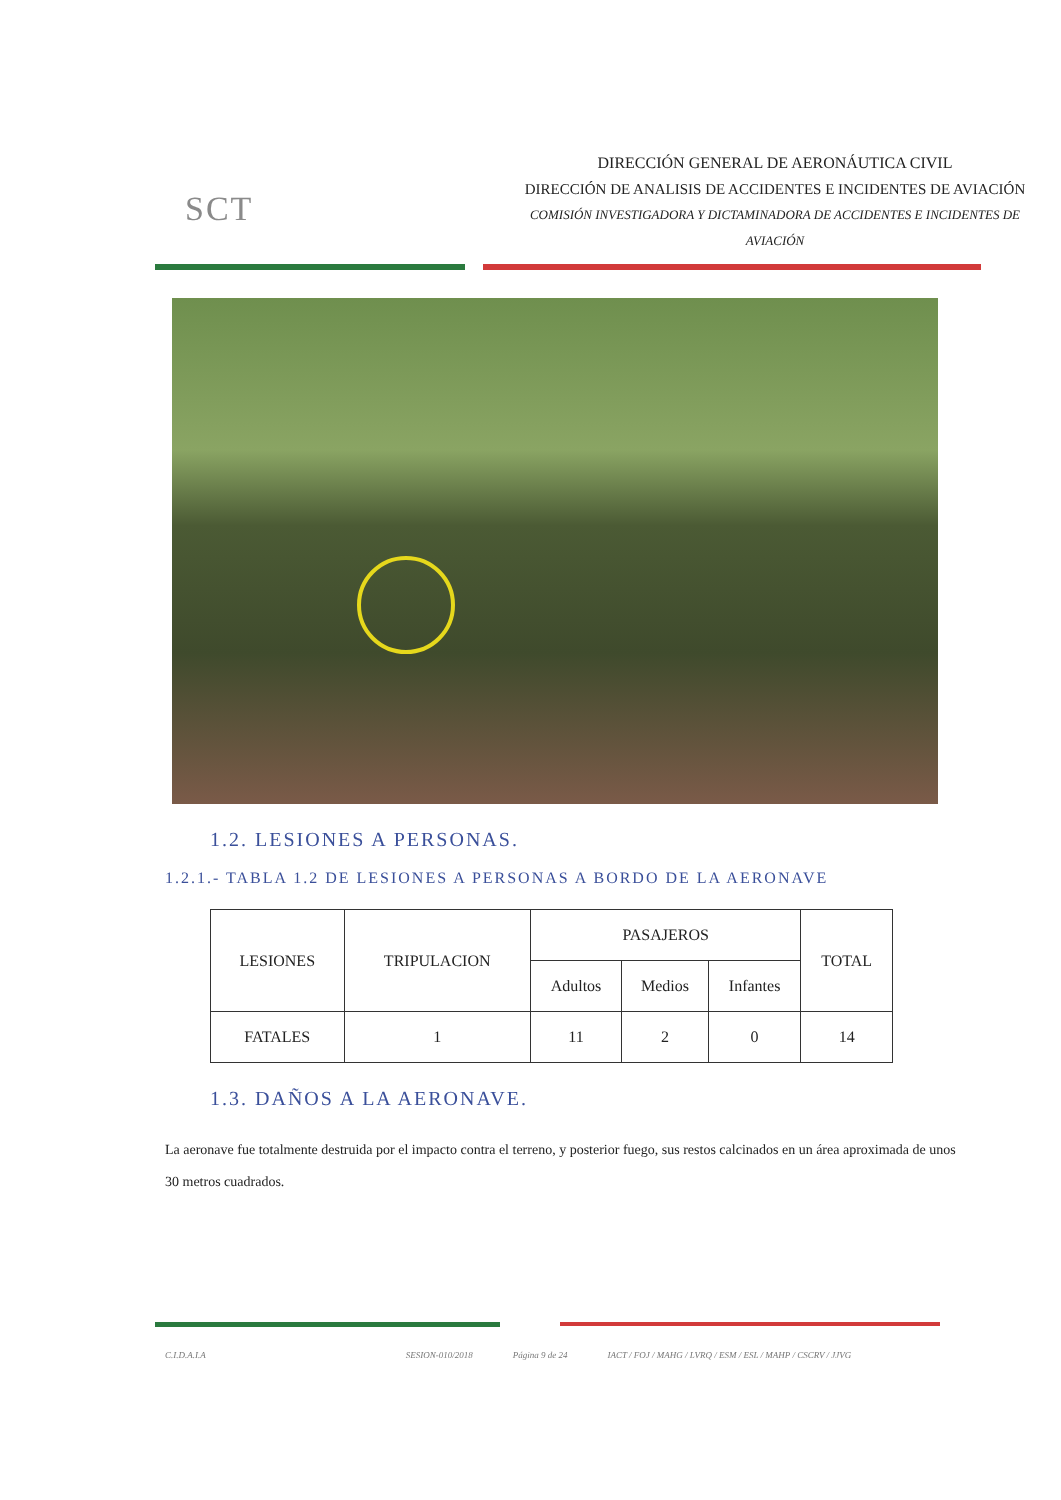SCT
DIRECCIÓN GENERAL DE AERONÁUTICA CIVIL
DIRECCIÓN DE ANALISIS DE ACCIDENTES E INCIDENTES DE AVIACIÓN
COMISIÓN INVESTIGADORA Y DICTAMINADORA DE ACCIDENTES E INCIDENTES DE AVIACIÓN
1.2. LESIONES A PERSONAS.
1.2.1.- TABLA 1.2 DE LESIONES A PERSONAS A BORDO DE LA AERONAVE
| LESIONES | TRIPULACION | PASAJEROS | | | TOTAL |
| --- | --- | --- | --- | --- | --- |
| | | Adultos | Medios | Infantes | |
| FATALES | 1 | 11 | 2 | 0 | 14 |
1.3. DAÑOS A LA AERONAVE.
La aeronave fue totalmente destruida por el impacto contra el terreno, y posterior fuego, sus restos calcinados en un área aproximada de unos 30 metros cuadrados.
C.I.D.A.I.A SESION-010/2018 Página 9 de 24 IACT / FOJ / MAHG / LVRQ / ESM / ESL / MAHP / CSCRV / JJVG